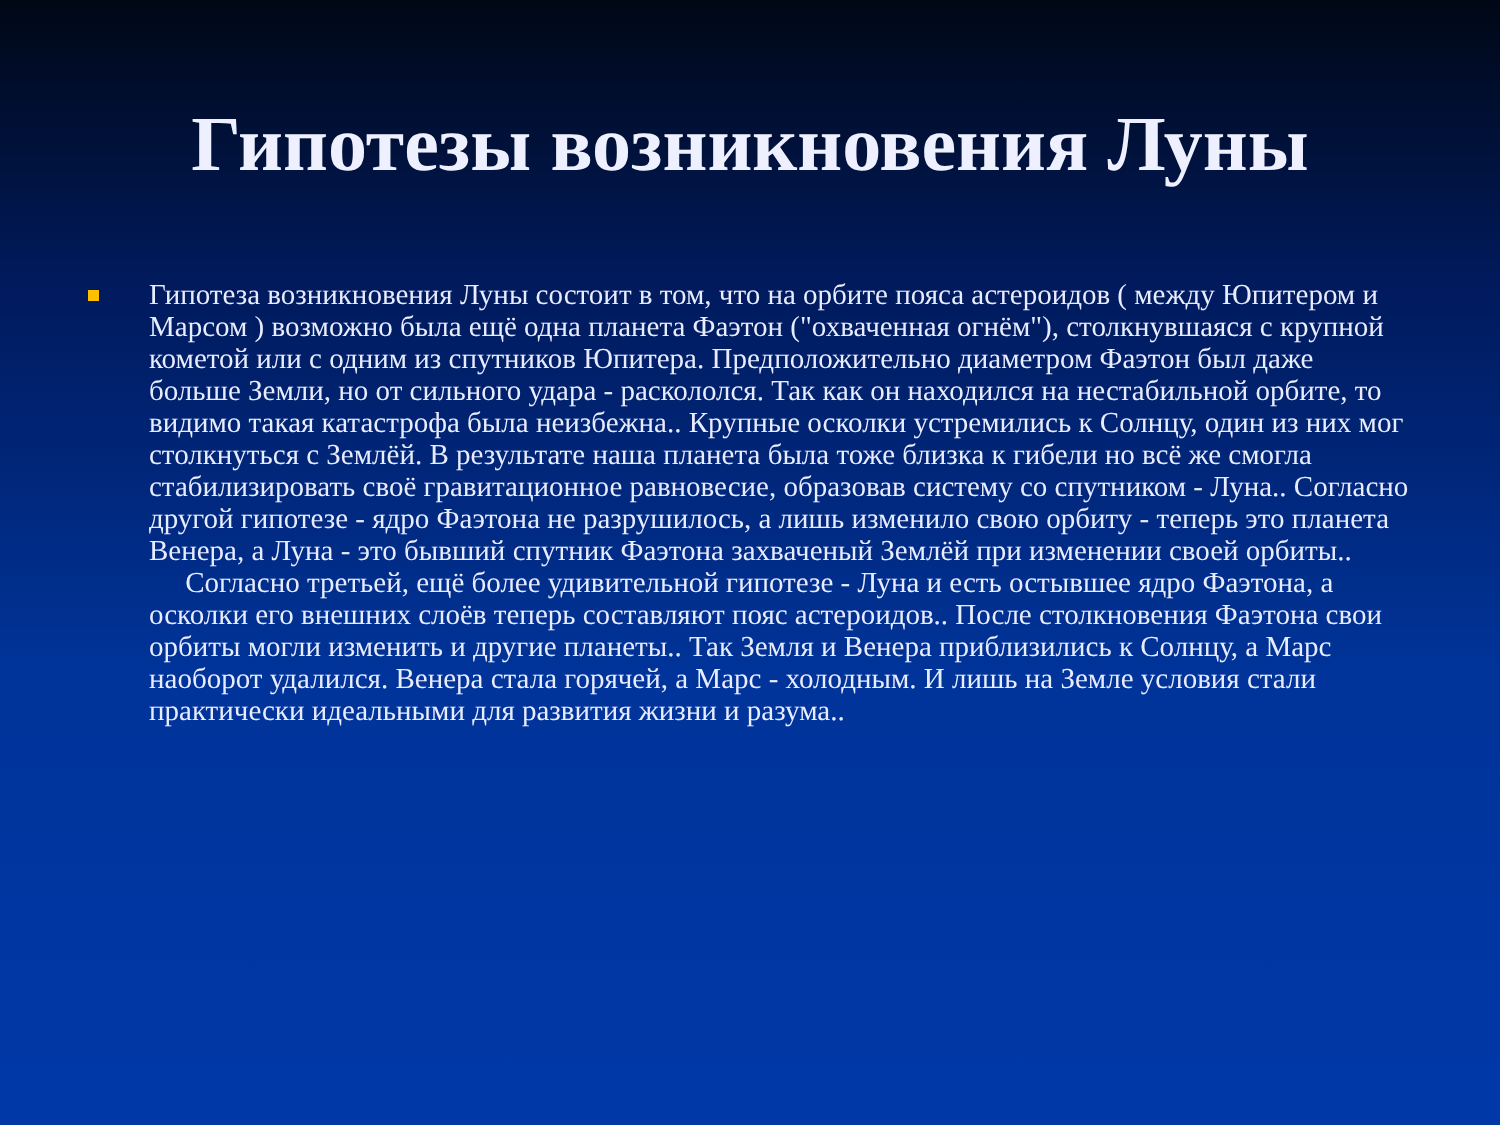Гипотезы возникновения Луны
Гипотеза возникновения Луны состоит в том, что на орбите пояса астероидов ( между Юпитером и Марсом ) возможно была ещё одна планета Фаэтон ("охваченная огнём"), столкнувшаяся с крупной кометой или с одним из спутников Юпитера. Предположительно диаметром Фаэтон был даже больше Земли, но от сильного удара - раскололся. Так как он находился на нестабильной орбите, то видимо такая катастрофа была неизбежна.. Крупные осколки устремились к Солнцу, один из них мог столкнуться с Землёй. В результате наша планета была тоже близка к гибели но всё же смогла стабилизировать своё гравитационное равновесие, образовав систему со спутником - Луна.. Согласно другой гипотезе - ядро Фаэтона не разрушилось, а лишь изменило свою орбиту - теперь это планета Венера, а Луна - это бывший спутник Фаэтона захваченый Землёй при изменении своей орбиты..
Согласно третьей, ещё более удивительной гипотезе - Луна и есть остывшее ядро Фаэтона, а осколки его внешних слоёв теперь составляют пояс астероидов.. После столкновения Фаэтона свои орбиты могли изменить и другие планеты.. Так Земля и Венера приблизились к Солнцу, а Марс наоборот удалился. Венера стала горячей, а Марс - холодным. И лишь на Земле условия стали практически идеальными для развития жизни и разума..